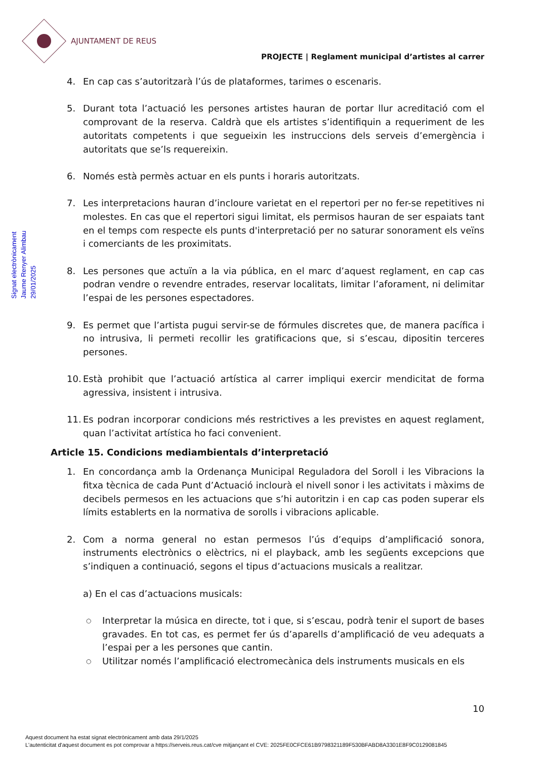AJUNTAMENT DE REUS
PROJECTE | Reglament municipal d’artistes al carrer
Signat electrònicament
Jaume Renyer Alimbau
29/01/2025
4. En cap cas s’autoritzarà l’ús de plataformes, tarimes o escenaris.
5. Durant tota l’actuació les persones artistes hauran de portar llur acreditació com el comprovant de la reserva. Caldrà que els artistes s’identifiquin a requeriment de les autoritats competents i que segueixin les instruccions dels serveis d’emergència i autoritats que se’ls requereixin.
6. Només està permès actuar en els punts i horaris autoritzats.
7. Les interpretacions hauran d’incloure varietat en el repertori per no fer-se repetitives ni molestes. En cas que el repertori sigui limitat, els permisos hauran de ser espaiats tant en el temps com respecte els punts d'interpretació per no saturar sonorament els veïns i comerciants de les proximitats.
8. Les persones que actuïn a la via pública, en el marc d’aquest reglament, en cap cas podran vendre o revendre entrades, reservar localitats, limitar l’aforament, ni delimitar l’espai de les persones espectadores.
9. Es permet que l’artista pugui servir-se de fórmules discretes que, de manera pacífica i no intrusiva, li permeti recollir les gratificacions que, si s’escau, dipositin terceres persones.
10. Està prohibit que l’actuació artística al carrer impliqui exercir mendicitat de forma agressiva, insistent i intrusiva.
11. Es podran incorporar condicions més restrictives a les previstes en aquest reglament, quan l’activitat artística ho faci convenient.
Article 15. Condicions mediambientals d’interpretació
1. En concordança amb la Ordenança Municipal Reguladora del Soroll i les Vibracions la fitxa tècnica de cada Punt d’Actuació inclourà el nivell sonor i les activitats i màxims de decibels permesos en les actuacions que s’hi autoritzin i en cap cas poden superar els límits establerts en la normativa de sorolls i vibracions aplicable.
2. Com a norma general no estan permesos l’ús d’equips d’amplificació sonora, instruments electrònics o elèctrics, ni el playback, amb les següents excepcions que s’indiquen a continuació, segons el tipus d’actuacions musicals a realitzar.
a) En el cas d’actuacions musicals:
○ Interpretar la música en directe, tot i que, si s’escau, podrà tenir el suport de bases gravades. En tot cas, es permet fer ús d’aparells d’amplificació de veu adequats a l’espai per a les persones que cantin.
○ Utilitzar només l’amplificació electromecànica dels instruments musicals en els
10
Aquest document ha estat signat electrònicament amb data 29/1/2025
L'autenticitat d'aquest document es pot comprovar a https://serveis.reus.cat/cve mitjançant el CVE: 2025FE0CFCE61B9798321189F530BFABD8A3301E8F9C0129081845